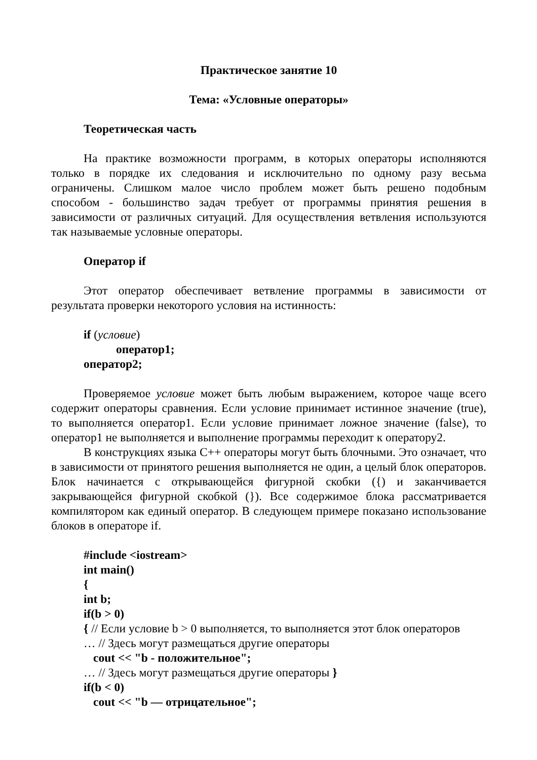Практическое занятие 10
Тема: «Условные операторы»
Теоретическая часть
На практике возможности программ, в которых операторы исполняются только в порядке их следования и исключительно по одному разу весьма ограничены. Слишком малое число проблем может быть решено подобным способом - большинство задач требует от программы принятия решения в зависимости от различных ситуаций. Для осуществления ветвления используются так называемые условные операторы.
Оператор if
Этот оператор обеспечивает ветвление программы в зависимости от результата проверки некоторого условия на истинность:
if (условие)
оператор1;
оператор2;
Проверяемое условие может быть любым выражением, которое чаще всего содержит операторы сравнения. Если условие принимает истинное значение (true), то выполняется оператор1. Если условие принимает ложное значение (false), то оператор1 не выполняется и выполнение программы переходит к оператору2.
В конструкциях языка С++ операторы могут быть блочными. Это означает, что в зависимости от принятого решения выполняется не один, а целый блок операторов. Блок начинается с открывающейся фигурной скобки ({) и заканчивается закрывающейся фигурной скобкой (}). Все содержимое блока рассматривается компилятором как единый оператор. В следующем примере показано использование блоков в операторе if.
#include <iostream>
int main()
{
int b;
if(b > 0)
{ // Если условие b > 0 выполняется, то выполняется этот блок операторов
… // Здесь могут размещаться другие операторы
cout << "b - положительное";
… // Здесь могут размещаться другие операторы }
if(b < 0)
cout << "b — отрицательное";